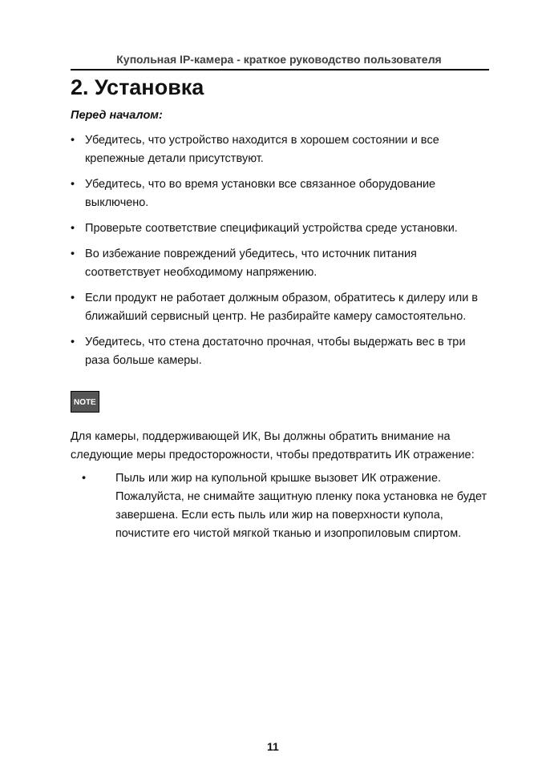Купольная IP-камера - краткое руководство пользователя
2. Установка
Перед началом:
• Убедитесь, что устройство находится в хорошем состоянии и все крепежные детали присутствуют.
• Убедитесь, что во время установки все связанное оборудование выключено.
• Проверьте соответствие спецификаций устройства среде установки.
• Во избежание повреждений убедитесь, что источник питания соответствует необходимому напряжению.
• Если продукт не работает должным образом, обратитесь к дилеру или в ближайший сервисный центр. Не разбирайте камеру самостоятельно.
• Убедитесь, что стена достаточно прочная, чтобы выдержать вес в три раза больше камеры.
NOTE
Для камеры, поддерживающей ИК, Вы должны обратить внимание на следующие меры предосторожности, чтобы предотвратить ИК отражение:
• Пыль или жир на купольной крышке вызовет ИК отражение. Пожалуйста, не снимайте защитную пленку пока установка не будет завершена. Если есть пыль или жир на поверхности купола, почистите его чистой мягкой тканью и изопропиловым спиртом.
11